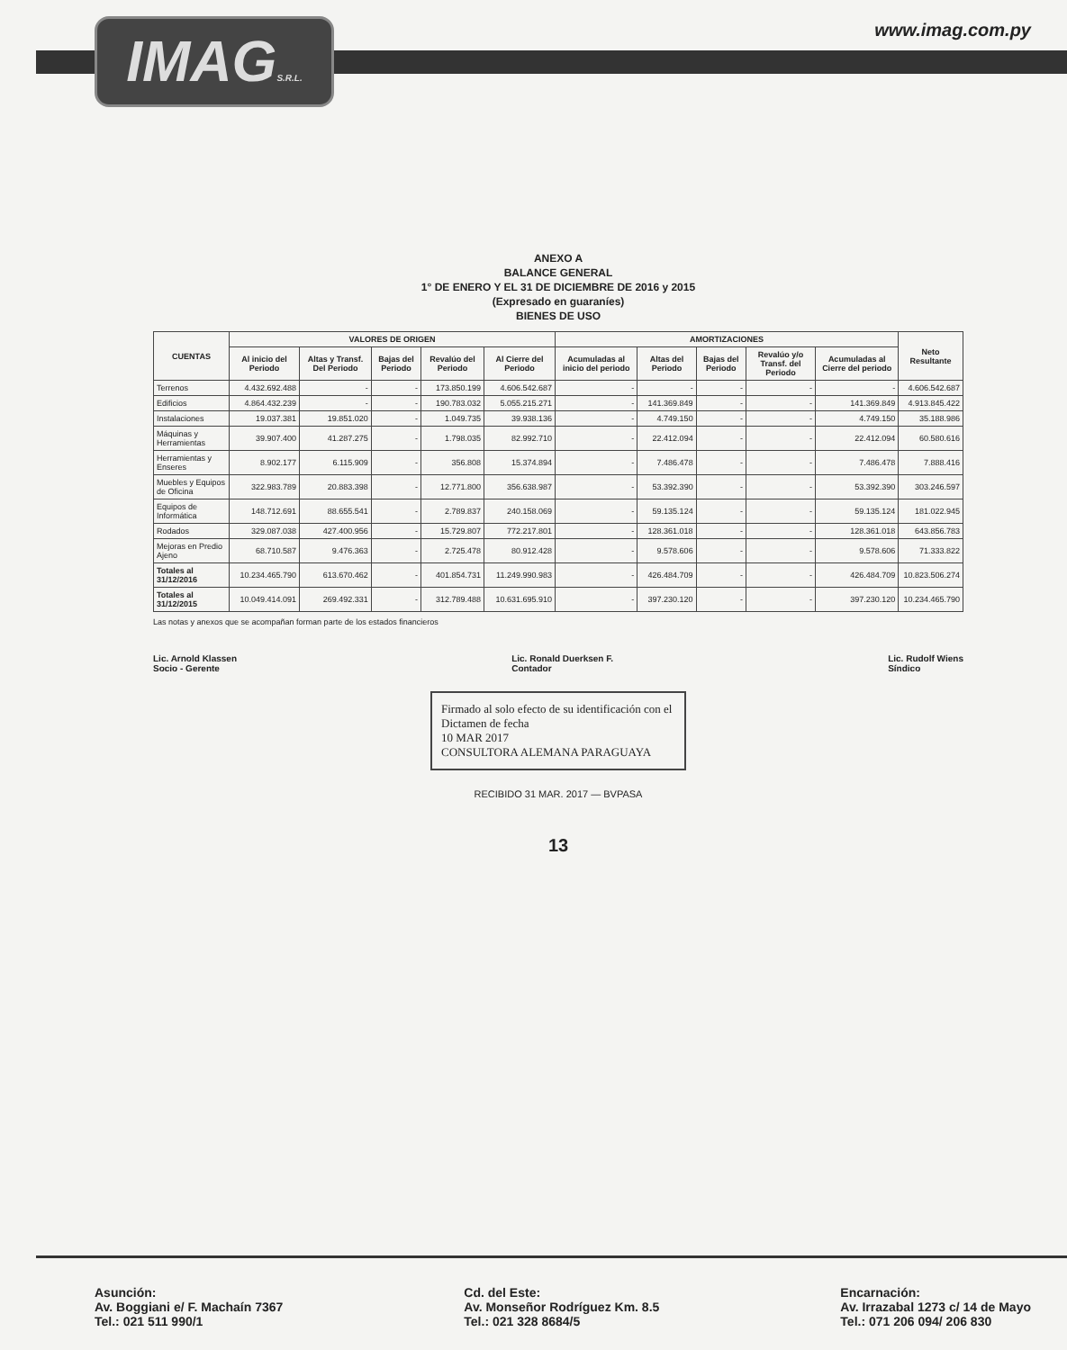IMAGS.R.L.
www.imag.com.py
ANEXO A
BALANCE GENERAL
1° DE ENERO Y EL 31 DE DICIEMBRE DE 2016 y 2015
(Expresado en guaraníes)
BIENES DE USO
| CUENTAS | VALORES DE ORIGEN | | | | | AMORTIZACIONES | | | | | Neto Resultante |
| --- | --- | --- | --- | --- | --- | --- | --- | --- | --- | --- | --- |
| | Al inicio del Periodo | Altas y Transf. Del Periodo | Bajas del Periodo | Revalúo del Periodo | Al Cierre del Periodo | Acumuladas al inicio del periodo | Altas del Periodo | Bajas del Periodo | Revalúo y/o Transf. del Periodo | Acumuladas al Cierre del periodo | |
| Terrenos | 4.432.692.488 | - | - | 173.850.199 | 4.606.542.687 | - | - | - | - | - | 4.606.542.687 |
| Edificios | 4.864.432.239 | - | - | 190.783.032 | 5.055.215.271 | - | 141.369.849 | - | - | 141.369.849 | 4.913.845.422 |
| Instalaciones | 19.037.381 | 19.851.020 | - | 1.049.735 | 39.938.136 | - | 4.749.150 | - | - | 4.749.150 | 35.188.986 |
| Máquinas y Herramientas | 39.907.400 | 41.287.275 | - | 1.798.035 | 82.992.710 | - | 22.412.094 | - | - | 22.412.094 | 60.580.616 |
| Herramientas y Enseres | 8.902.177 | 6.115.909 | - | 356.808 | 15.374.894 | - | 7.486.478 | - | - | 7.486.478 | 7.888.416 |
| Muebles y Equipos de Oficina | 322.983.789 | 20.883.398 | - | 12.771.800 | 356.638.987 | - | 53.392.390 | - | - | 53.392.390 | 303.246.597 |
| Equipos de Informática | 148.712.691 | 88.655.541 | - | 2.789.837 | 240.158.069 | - | 59.135.124 | - | - | 59.135.124 | 181.022.945 |
| Rodados | 329.087.038 | 427.400.956 | - | 15.729.807 | 772.217.801 | - | 128.361.018 | - | - | 128.361.018 | 643.856.783 |
| Mejoras en Predio Ajeno | 68.710.587 | 9.476.363 | - | 2.725.478 | 80.912.428 | - | 9.578.606 | - | - | 9.578.606 | 71.333.822 |
| Totales al 31/12/2016 | 10.234.465.790 | 613.670.462 | - | 401.854.731 | 11.249.990.983 | - | 426.484.709 | - | - | 426.484.709 | 10.823.506.274 |
| Totales al 31/12/2015 | 10.049.414.091 | 269.492.331 | - | 312.789.488 | 10.631.695.910 | - | 397.230.120 | - | - | 397.230.120 | 10.234.465.790 |
Las notas y anexos que se acompañan forman parte de los estados financieros
Lic. Arnold Klassen
Socio - Gerente
Lic. Ronald Duerksen F.
Contador
Lic. Rudolf Wiens
Síndico
Firmado al solo efecto de su identificación con el Dictamen de fecha
10 MAR 2017
CONSULTORA ALEMANA PARAGUAYA
RECIBIDO 31 MAR. 2017 — BVPASA
13
Asunción:
Av. Boggiani e/ F. Machaín 7367
Tel.: 021 511 990/1
Cd. del Este:
Av. Monseñor Rodríguez Km. 8.5
Tel.: 021 328 8684/5
Encarnación:
Av. Irrazabal 1273 c/ 14 de Mayo
Tel.: 071 206 094/ 206 830